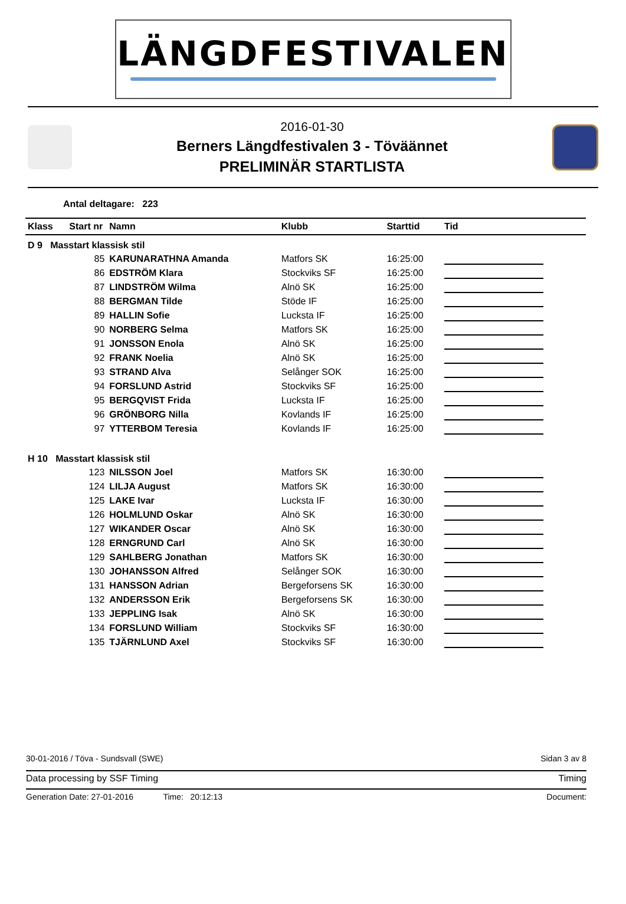LÄNGDFESTIVALEN
2016-01-30
Berners Längdfestivalen 3 - Töväännet
PRELIMINÄR STARTLISTA
Antal deltagare: 223
| Klass | Start nr | Namn | Klubb | Starttid | Tid |
| --- | --- | --- | --- | --- | --- |
| D 9 Masstart klassisk stil | | | | | |
| | 85 | KARUNARATHNA Amanda | Matfors SK | 16:25:00 | |
| | 86 | EDSTRÖM Klara | Stockviks SF | 16:25:00 | |
| | 87 | LINDSTRÖM Wilma | Alnö SK | 16:25:00 | |
| | 88 | BERGMAN Tilde | Stöde IF | 16:25:00 | |
| | 89 | HALLIN Sofie | Lucksta IF | 16:25:00 | |
| | 90 | NORBERG Selma | Matfors SK | 16:25:00 | |
| | 91 | JONSSON Enola | Alnö SK | 16:25:00 | |
| | 92 | FRANK Noelia | Alnö SK | 16:25:00 | |
| | 93 | STRAND Alva | Selånger SOK | 16:25:00 | |
| | 94 | FORSLUND Astrid | Stockviks SF | 16:25:00 | |
| | 95 | BERGQVIST Frida | Lucksta IF | 16:25:00 | |
| | 96 | GRÖNBORG Nilla | Kovlands IF | 16:25:00 | |
| | 97 | YTTERBOM Teresia | Kovlands IF | 16:25:00 | |
| H 10 Masstart klassisk stil | | | | | |
| | 123 | NILSSON Joel | Matfors SK | 16:30:00 | |
| | 124 | LILJA August | Matfors SK | 16:30:00 | |
| | 125 | LAKE Ivar | Lucksta IF | 16:30:00 | |
| | 126 | HOLMLUND Oskar | Alnö SK | 16:30:00 | |
| | 127 | WIKANDER Oscar | Alnö SK | 16:30:00 | |
| | 128 | ERNGRUND Carl | Alnö SK | 16:30:00 | |
| | 129 | SAHLBERG Jonathan | Matfors SK | 16:30:00 | |
| | 130 | JOHANSSON Alfred | Selånger SOK | 16:30:00 | |
| | 131 | HANSSON Adrian | Bergeforsens SK | 16:30:00 | |
| | 132 | ANDERSSON Erik | Bergeforsens SK | 16:30:00 | |
| | 133 | JEPPLING Isak | Alnö SK | 16:30:00 | |
| | 134 | FORSLUND William | Stockviks SF | 16:30:00 | |
| | 135 | TJÄRNLUND Axel | Stockviks SF | 16:30:00 | |
30-01-2016 / Töva - Sundsvall (SWE) Sidan 3 av 8
Data processing by SSF Timing Timing
Generation Date: 27-01-2016 Time: 20:12:13 Document: